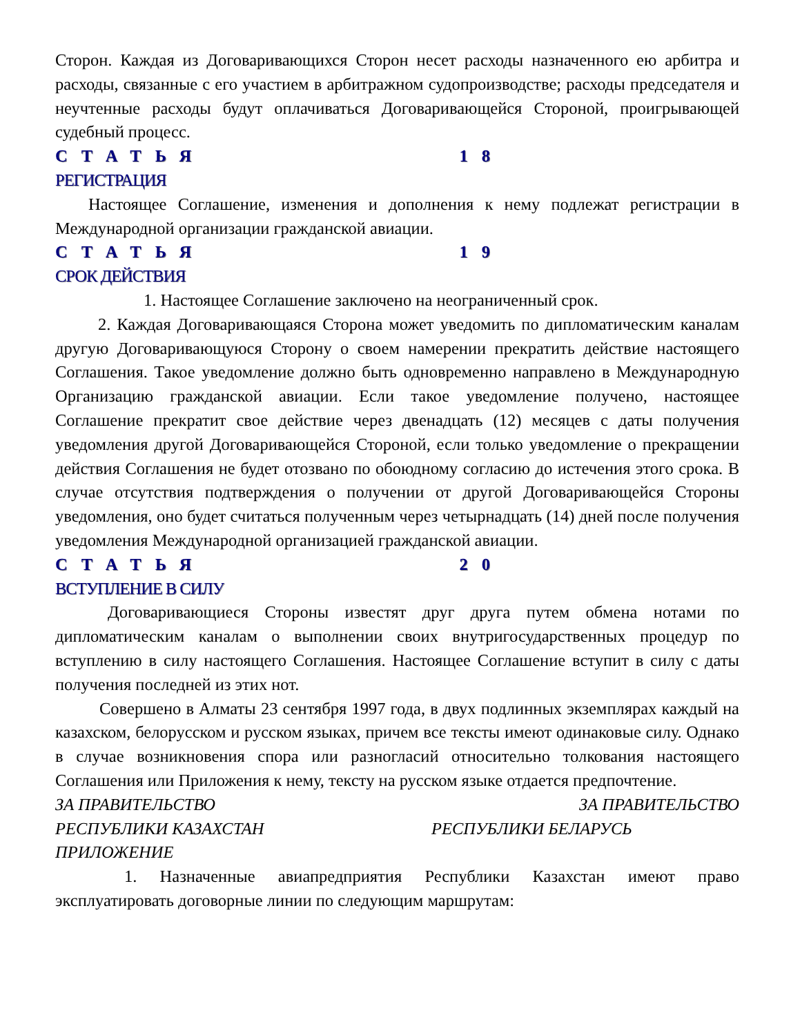Сторон. Каждая из Договаривающихся Сторон несет расходы назначенного ею арбитра и расходы, связанные с его участием в арбитражном судопроизводстве; расходы председателя и неучтенные расходы будут оплачиваться Договаривающейся Стороной, проигрывающей судебный процесс.
СТАТЬЯ 18
РЕГИСТРАЦИЯ
Настоящее Соглашение, изменения и дополнения к нему подлежат регистрации в Международной организации гражданской авиации.
СТАТЬЯ 19
СРОК ДЕЙСТВИЯ
1. Настоящее Соглашение заключено на неограниченный срок.
2. Каждая Договаривающаяся Сторона может уведомить по дипломатическим каналам другую Договаривающуюся Сторону о своем намерении прекратить действие настоящего Соглашения. Такое уведомление должно быть одновременно направлено в Международную Организацию гражданской авиации. Если такое уведомление получено, настоящее Соглашение прекратит свое действие через двенадцать (12) месяцев с даты получения уведомления другой Договаривающейся Стороной, если только уведомление о прекращении действия Соглашения не будет отозвано по обоюдному согласию до истечения этого срока. В случае отсутствия подтверждения о получении от другой Договаривающейся Стороны уведомления, оно будет считаться полученным через четырнадцать (14) дней после получения уведомления Международной организацией гражданской авиации.
СТАТЬЯ 20
ВСТУПЛЕНИЕ В СИЛУ
Договаривающиеся Стороны известят друг друга путем обмена нотами по дипломатическим каналам о выполнении своих внутригосударственных процедур по вступлению в силу настоящего Соглашения. Настоящее Соглашение вступит в силу с даты получения последней из этих нот.
Совершено в Алматы 23 сентября 1997 года, в двух подлинных экземплярах каждый на казахском, белорусском и русском языках, причем все тексты имеют одинаковые силу. Однако в случае возникновения спора или разногласий относительно толкования настоящего Соглашения или Приложения к нему, тексту на русском языке отдается предпочтение.
ЗА ПРАВИТЕЛЬСТВО ЗА ПРАВИТЕЛЬСТВО
РЕСПУБЛИКИ КАЗАХСТАН РЕСПУБЛИКИ БЕЛАРУСЬ
ПРИЛОЖЕНИЕ
1. Назначенные авиапредприятия Республики Казахстан имеют право эксплуатировать договорные линии по следующим маршрутам: